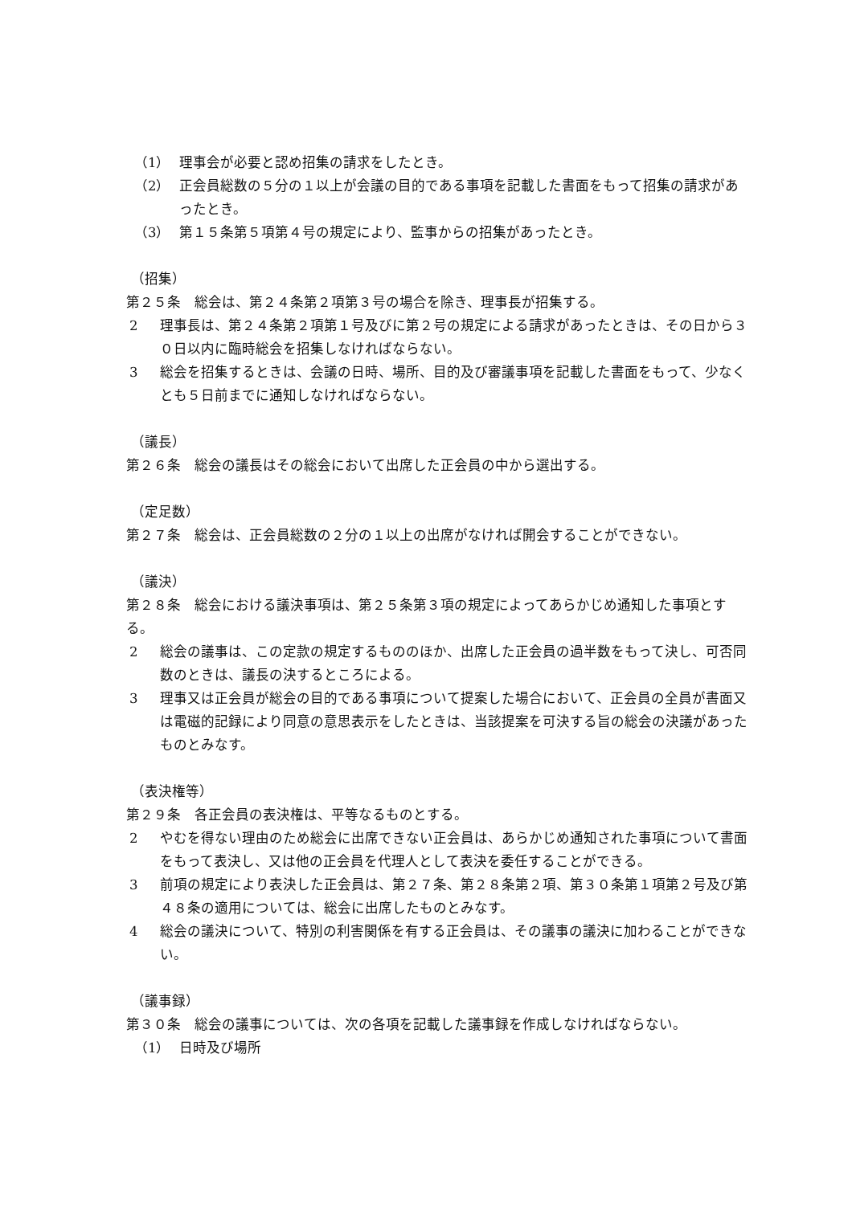（1） 理事会が必要と認め招集の請求をしたとき。
（2） 正会員総数の５分の１以上が会議の目的である事項を記載した書面をもって招集の請求があったとき。
（3） 第１５条第５項第４号の規定により、監事からの招集があったとき。
（招集）
第２５条　総会は、第２４条第２項第３号の場合を除き、理事長が招集する。
2 理事長は、第２４条第２項第１号及びに第２号の規定による請求があったときは、その日から３０日以内に臨時総会を招集しなければならない。
3 総会を招集するときは、会議の日時、場所、目的及び審議事項を記載した書面をもって、少なくとも５日前までに通知しなければならない。
（議長）
第２６条　総会の議長はその総会において出席した正会員の中から選出する。
（定足数）
第２７条　総会は、正会員総数の２分の１以上の出席がなければ開会することができない。
（議決）
第２８条　総会における議決事項は、第２５条第３項の規定によってあらかじめ通知した事項とする。
2 総会の議事は、この定款の規定するもののほか、出席した正会員の過半数をもって決し、可否同数のときは、議長の決するところによる。
3 理事又は正会員が総会の目的である事項について提案した場合において、正会員の全員が書面又は電磁的記録により同意の意思表示をしたときは、当該提案を可決する旨の総会の決議があったものとみなす。
（表決権等）
第２９条　各正会員の表決権は、平等なるものとする。
2 やむを得ない理由のため総会に出席できない正会員は、あらかじめ通知された事項について書面をもって表決し、又は他の正会員を代理人として表決を委任することができる。
3 前項の規定により表決した正会員は、第２７条、第２８条第２項、第３０条第１項第２号及び第４８条の適用については、総会に出席したものとみなす。
4 総会の議決について、特別の利害関係を有する正会員は、その議事の議決に加わることができない。
（議事録）
第３０条　総会の議事については、次の各項を記載した議事録を作成しなければならない。
（1） 日時及び場所